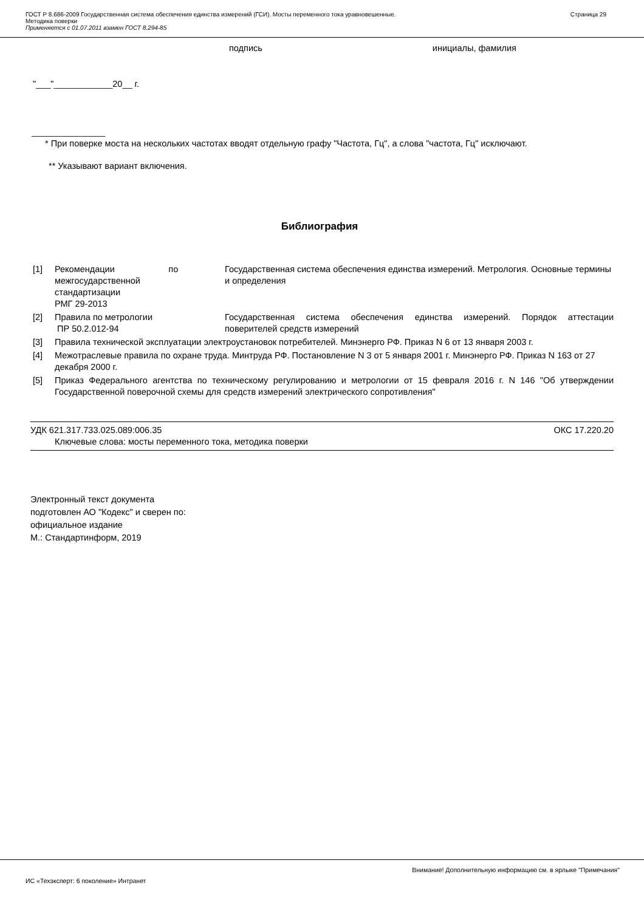ГОСТ Р 8.686-2009 Государственная система обеспечения единства измерений (ГСИ). Мосты переменного тока уравновешенные.
Методика поверки
Применяется с 01.07.2011 взамен ГОСТ 8.294-85
Страница 29
подпись инициалы, фамилия
"___"____________20__ г.
_______________
* При поверке моста на нескольких частотах вводят отдельную графу "Частота, Гц", а слова "частота, Гц" исключают.
** Указывают вариант включения.
Библиография
| [1] | Рекомендации по межгосударственной стандартизации РМГ 29-2013 | Государственная система обеспечения единства измерений. Метрология. Основные термины и определения |
| [2] | Правила по метрологии ПР 50.2.012-94 | Государственная система обеспечения единства измерений. Порядок аттестации поверителей средств измерений |
| [3] | Правила технической эксплуатации электроустановок потребителей. Минэнерго РФ. Приказ N 6 от 13 января 2003 г. | |
| [4] | Межотраслевые правила по охране труда. Минтруда РФ. Постановление N 3 от 5 января 2001 г. Минэнерго РФ. Приказ N 163 от 27 декабря 2000 г. | |
| [5] | Приказ Федерального агентства по техническому регулированию и метрологии от 15 февраля 2016 г. N 146 "Об утверждении Государственной поверочной схемы для средств измерений электрического сопротивления" | |
УДК 621.317.733.025.089:006.35 ОКС 17.220.20
Ключевые слова: мосты переменного тока, методика поверки
Электронный текст документа
подготовлен АО "Кодекс" и сверен по:
официальное издание
М.: Стандартинформ, 2019
Внимание! Дополнительную информацию см. в ярлыке "Примечания"
ИС «Техэксперт: 6 поколение» Интранет